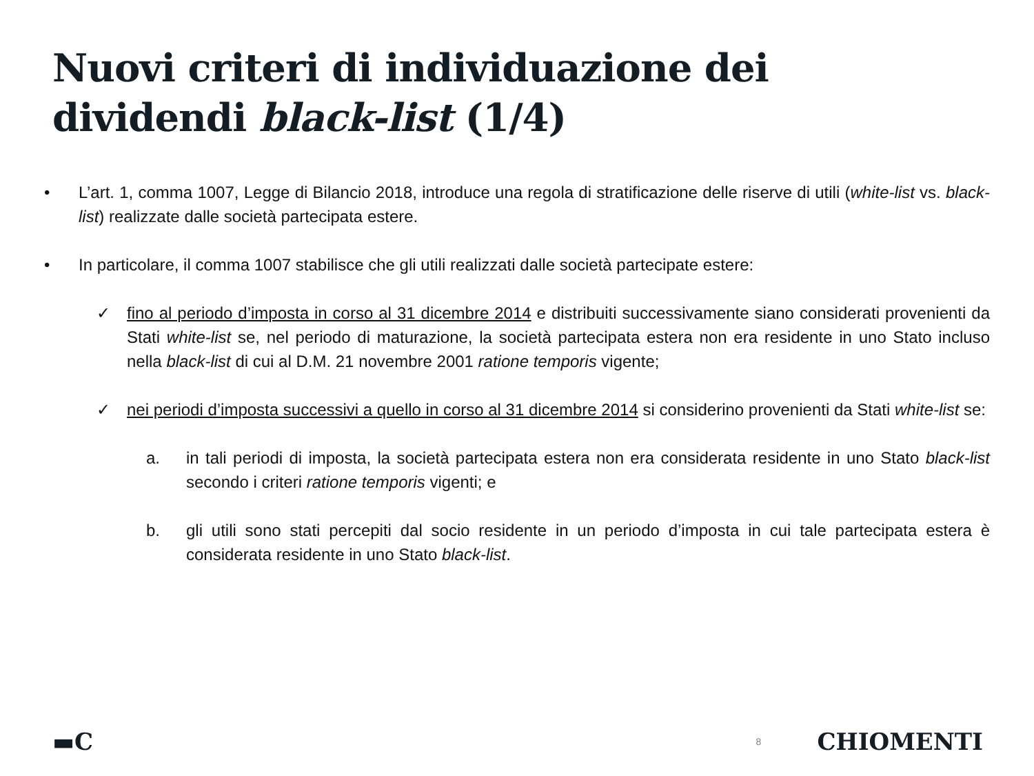Nuovi criteri di individuazione dei
dividendi black-list (1/4)
• L’art. 1, comma 1007, Legge di Bilancio 2018, introduce una regola di stratificazione delle riserve di utili (white-list vs. black-list) realizzate dalle società partecipata estere.
• In particolare, il comma 1007 stabilisce che gli utili realizzati dalle società partecipate estere:
✓ fino al periodo d’imposta in corso al 31 dicembre 2014 e distribuiti successivamente siano considerati provenienti da Stati white-list se, nel periodo di maturazione, la società partecipata estera non era residente in uno Stato incluso nella black-list di cui al D.M. 21 novembre 2001 ratione temporis vigente;
✓ nei periodi d’imposta successivi a quello in corso al 31 dicembre 2014 si considerino provenienti da Stati white-list se:
a. in tali periodi di imposta, la società partecipata estera non era considerata residente in uno Stato black-list secondo i criteri ratione temporis vigenti; e
b. gli utili sono stati percepiti dal socio residente in un periodo d’imposta in cui tale partecipata estera è considerata residente in uno Stato black-list.
▬C
8
CHIOMENTI